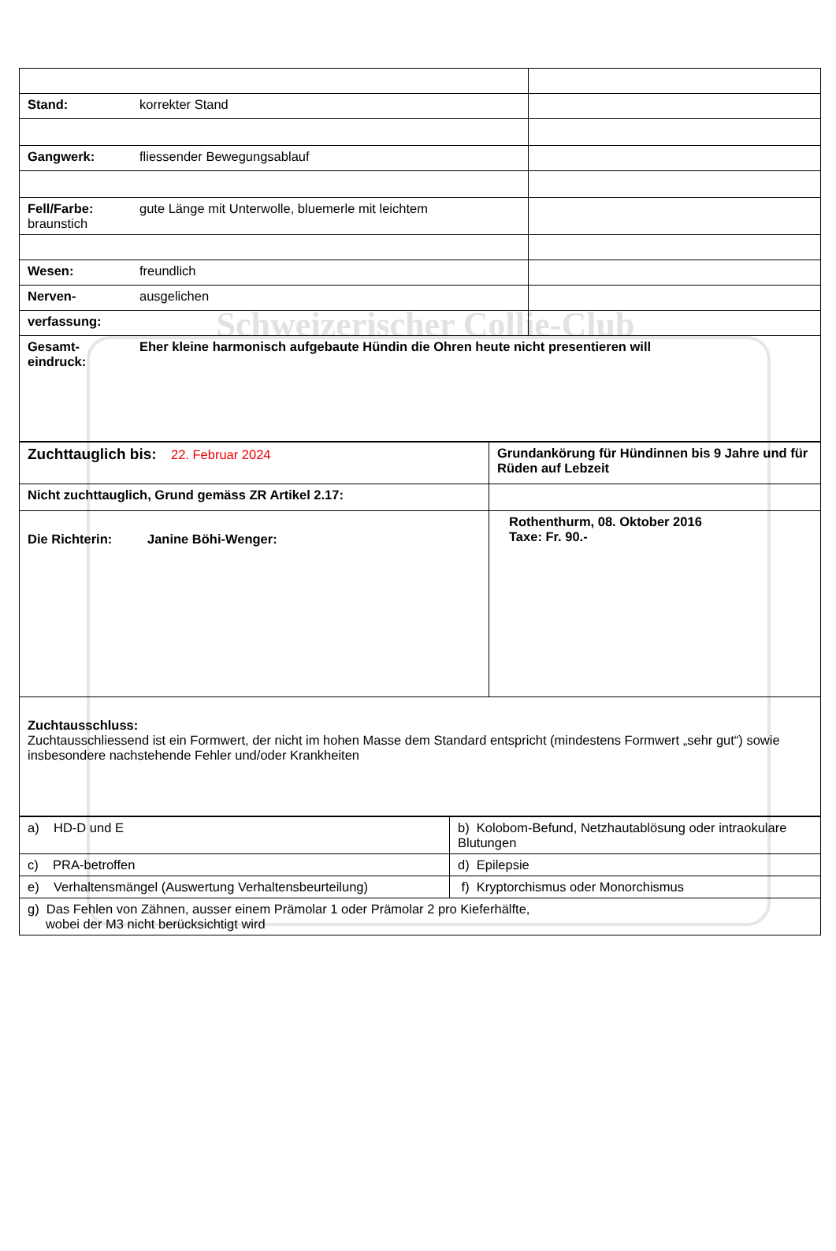Schweizerischer Collie-Club
| Stand: korrekter Stand | |
| Gangwerk: fliessender Bewegungsablauf | |
| Fell/Farbe: gute Länge mit Unterwolle, bluemerle mit leichtem braunstich | |
| Wesen: freundlich | |
| Nerven- ausgelichen | |
| verfassung: | |
| Gesamt- eindruck: Eher kleine harmonisch aufgebaute Hündin die Ohren heute nicht presentieren will | |
| Zuchttauglich bis: 22. Februar 2024 | Grundankörung für Hündinnen bis 9 Jahre und für Rüden auf Lebzeit |
| Nicht zuchttauglich, Grund gemäss ZR Artikel 2.17: | |
| Die Richterin: Janine Böhi-Wenger: | Rothenthurm, 08. Oktober 2016 Taxe: Fr. 90.- |
| Zuchtausschluss: Zuchtausschliessend ist ein Formwert, der nicht im hohen Masse dem Standard entspricht (mindestens Formwert „sehr gut“) sowie insbesondere nachstehende Fehler und/oder Krankheiten | |
| a) HD-D und E | b) Kolobom-Befund, Netzhautablösung oder intraokulare Blutungen |
| c) PRA-betroffen | d) Epilepsie |
| e) Verhaltensmängel (Auswertung Verhaltensbeurteilung) | f) Kryptorchismus oder Monorchismus |
| g) Das Fehlen von Zähnen, ausser einem Prämolar 1 oder Prämolar 2 pro Kieferhälfte, wobei der M3 nicht berücksichtigt wird | |